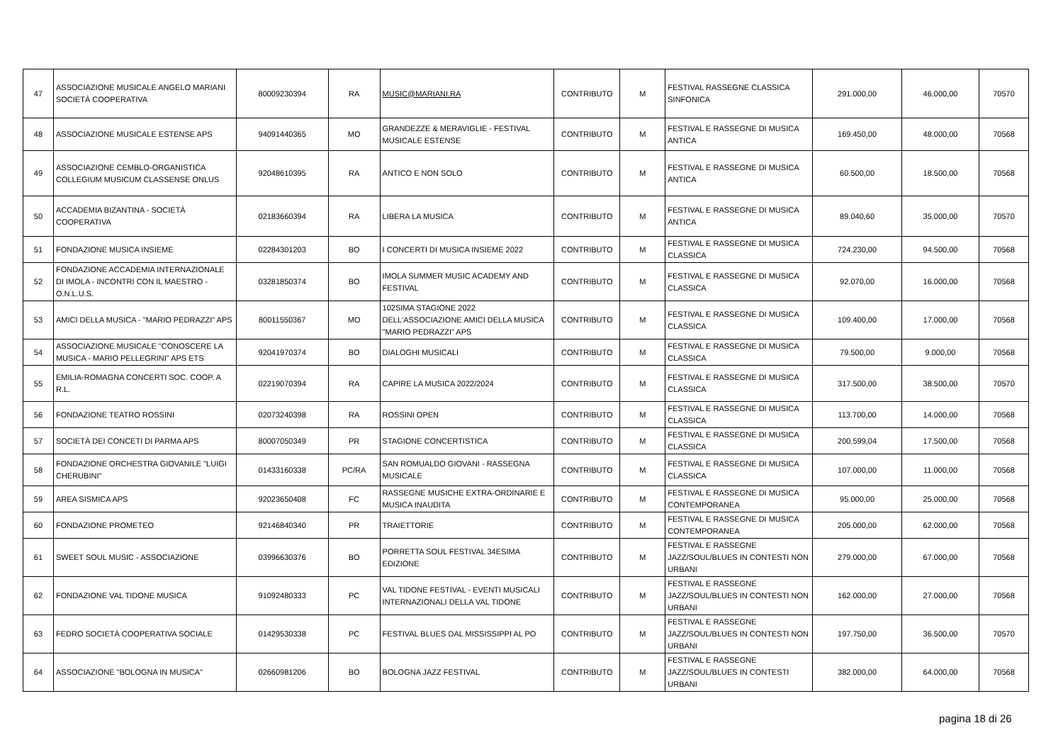| 47 | ASSOCIAZIONE MUSICALE ANGELO MARIANI SOCIETÀ COOPERATIVA | 80009230394 | RA | MUSIC@MARIANI.RA | CONTRIBUTO | M | FESTIVAL RASSEGNE CLASSICA SINFONICA | 291.000,00 | 46.000,00 | 70570 |
| 48 | ASSOCIAZIONE MUSICALE ESTENSE APS | 94091440365 | MO | GRANDEZZE & MERAVIGLIE - FESTIVAL MUSICALE ESTENSE | CONTRIBUTO | M | FESTIVAL E RASSEGNE DI MUSICA ANTICA | 169.450,00 | 48.000,00 | 70568 |
| 49 | ASSOCIAZIONE CEMBLO-ORGANISTICA COLLEGIUM MUSICUM CLASSENSE ONLUS | 92048610395 | RA | ANTICO E NON SOLO | CONTRIBUTO | M | FESTIVAL E RASSEGNE DI MUSICA ANTICA | 60.500,00 | 18.500,00 | 70568 |
| 50 | ACCADEMIA BIZANTINA - SOCIETÀ COOPERATIVA | 02183660394 | RA | LIBERA LA MUSICA | CONTRIBUTO | M | FESTIVAL E RASSEGNE DI MUSICA ANTICA | 89.040,60 | 35.000,00 | 70570 |
| 51 | FONDAZIONE MUSICA INSIEME | 02284301203 | BO | I CONCERTI DI MUSICA INSIEME 2022 | CONTRIBUTO | M | FESTIVAL E RASSEGNE DI MUSICA CLASSICA | 724.230,00 | 94.500,00 | 70568 |
| 52 | FONDAZIONE ACCADEMIA INTERNAZIONALE DI IMOLA - INCONTRI CON IL MAESTRO - O.N.L.U.S. | 03281850374 | BO | IMOLA SUMMER MUSIC ACADEMY AND FESTIVAL | CONTRIBUTO | M | FESTIVAL E RASSEGNE DI MUSICA CLASSICA | 92.070,00 | 16.000,00 | 70568 |
| 53 | AMICI DELLA MUSICA - "MARIO PEDRAZZI" APS | 80011550367 | MO | 102SIMA STAGIONE 2022 DELL'ASSOCIAZIONE AMICI DELLA MUSICA "MARIO PEDRAZZI" APS | CONTRIBUTO | M | FESTIVAL E RASSEGNE DI MUSICA CLASSICA | 109.400,00 | 17.000,00 | 70568 |
| 54 | ASSOCIAZIONE MUSICALE "CONOSCERE LA MUSICA - MARIO PELLEGRINI" APS ETS | 92041970374 | BO | DIALOGHI MUSICALI | CONTRIBUTO | M | FESTIVAL E RASSEGNE DI MUSICA CLASSICA | 79.500,00 | 9.000,00 | 70568 |
| 55 | EMILIA-ROMAGNA CONCERTI SOC. COOP. A R.L. | 02219070394 | RA | CAPIRE LA MUSICA 2022/2024 | CONTRIBUTO | M | FESTIVAL E RASSEGNE DI MUSICA CLASSICA | 317.500,00 | 38.500,00 | 70570 |
| 56 | FONDAZIONE TEATRO ROSSINI | 02073240398 | RA | ROSSINI OPEN | CONTRIBUTO | M | FESTIVAL E RASSEGNE DI MUSICA CLASSICA | 113.700,00 | 14.000,00 | 70568 |
| 57 | SOCIETÀ DEI CONCETI DI PARMA APS | 80007050349 | PR | STAGIONE CONCERTISTICA | CONTRIBUTO | M | FESTIVAL E RASSEGNE DI MUSICA CLASSICA | 200.599,04 | 17.500,00 | 70568 |
| 58 | FONDAZIONE ORCHESTRA GIOVANILE "LUIGI CHERUBINI" | 01433160338 | PC/RA | SAN ROMUALDO GIOVANI - RASSEGNA MUSICALE | CONTRIBUTO | M | FESTIVAL E RASSEGNE DI MUSICA CLASSICA | 107.000,00 | 11.000,00 | 70568 |
| 59 | AREA SISMICA APS | 92023650408 | FC | RASSEGNE MUSICHE EXTRA-ORDINARIE E MUSICA INAUDITA | CONTRIBUTO | M | FESTIVAL E RASSEGNE DI MUSICA CONTEMPORANEA | 95.000,00 | 25.000,00 | 70568 |
| 60 | FONDAZIONE PROMETEO | 92146840340 | PR | TRAIETTORIE | CONTRIBUTO | M | FESTIVAL E RASSEGNE DI MUSICA CONTEMPORANEA | 205.000,00 | 62.000,00 | 70568 |
| 61 | SWEET SOUL MUSIC - ASSOCIAZIONE | 03996630376 | BO | PORRETTA SOUL FESTIVAL 34ESIMA EDIZIONE | CONTRIBUTO | M | FESTIVAL E RASSEGNE JAZZ/SOUL/BLUES IN CONTESTI NON URBANI | 279.000,00 | 67.000,00 | 70568 |
| 62 | FONDAZIONE VAL TIDONE MUSICA | 91092480333 | PC | VAL TIDONE FESTIVAL - EVENTI MUSICALI INTERNAZIONALI DELLA VAL TIDONE | CONTRIBUTO | M | FESTIVAL E RASSEGNE JAZZ/SOUL/BLUES IN CONTESTI NON URBANI | 162.000,00 | 27.000,00 | 70568 |
| 63 | FEDRO SOCIETÀ COOPERATIVA SOCIALE | 01429530338 | PC | FESTIVAL BLUES DAL MISSISSIPPI AL PO | CONTRIBUTO | M | FESTIVAL E RASSEGNE JAZZ/SOUL/BLUES IN CONTESTI NON URBANI | 197.750,00 | 36.500,00 | 70570 |
| 64 | ASSOCIAZIONE "BOLOGNA IN MUSICA" | 02660981206 | BO | BOLOGNA JAZZ FESTIVAL | CONTRIBUTO | M | FESTIVAL E RASSEGNE JAZZ/SOUL/BLUES IN CONTESTI URBANI | 382.000,00 | 64.000,00 | 70568 |
pagina 18 di 26